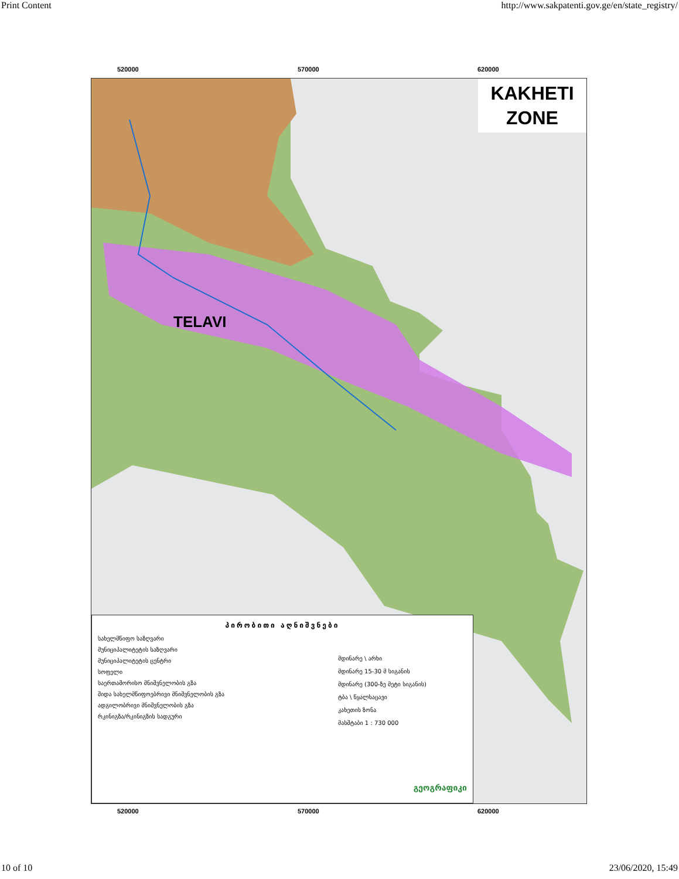Print Content http://www.sakpatenti.gov.ge/en/state_registry/
520000 570000 620000
KAKHETI
ZONE
TELAVI
პირობითი აღნიშვნები
სახელმწიფო საზღვარი
მუნიციპალიტეტის საზღვარი
მუნიციპალიტეტის ცენტრი
სოფელი
საერთაშორისო მნიშვნელობის გზა
შიდა სახელმწიფოებრივი მნიშვნელობის გზა
ადგილობრივი მნიშვნელობის გზა
რკინიგზა/რკინიგზის სადგური
მდინარე \ არხი
მდინარე 15-30 მ სიგანის
მდინარე (300-ზე მეტი სიგანის)
ტბა \ წყალსაცავი
კახეთის ზონა
მასშტაბი 1 : 730 000
გეოგრაფიკი
520000 570000 620000
10 of 10 23/06/2020, 15:49